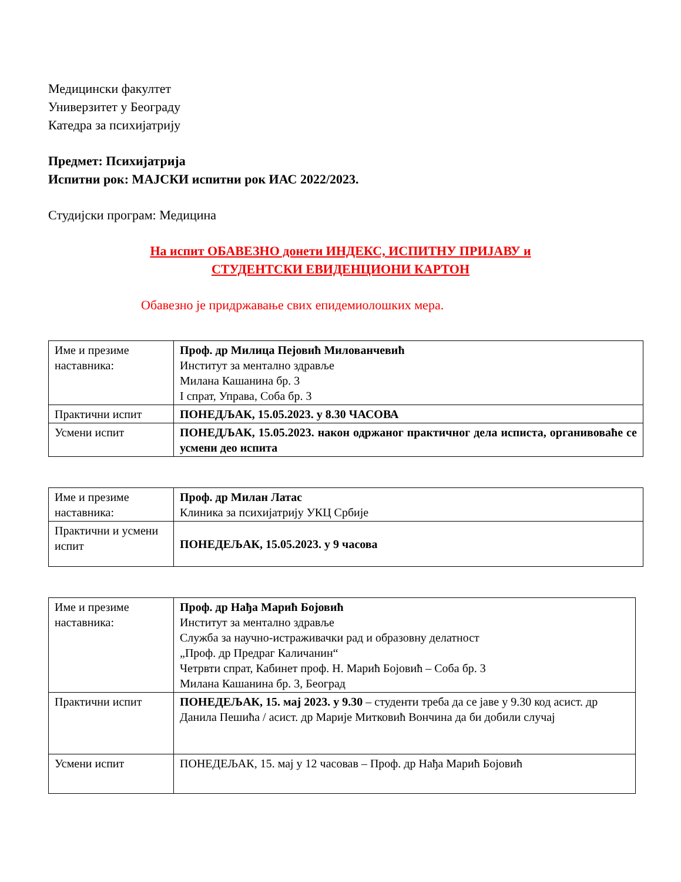Медицински факултет
Универзитет у Београду
Катедра за психијатрију
Предмет: Психијатрија
Испитни рок: МАЈСКИ испитни рок ИАС 2022/2023.
Студијски програм: Медицина
На испит ОБАВЕЗНО донети ИНДЕКС, ИСПИТНУ ПРИЈАВУ и
СТУДЕНТСКИ ЕВИДЕНЦИОНИ КАРТОН
Обавезно је придржавање свих епидемиолошких мера.
| Име и презиме наставника: | Проф. др Милица Пејовић Милованчевић Институт за ментално здравље Милана Кашанина бр. 3 I спрат, Управа, Соба бр. 3 |
| Практични испит | ПОНЕДЉАК, 15.05.2023. у 8.30 ЧАСОВА |
| Усмени испит | ПОНЕДЉАК, 15.05.2023. након одржаног практичног дела исписта, органивоваће се усмени део испита |
| Име и презиме наставника: | Проф. др Милан Латас Клиника за психијатрију УКЦ Србије |
| Практични и усмени испит | ПОНЕДЕЉАК, 15.05.2023. у 9 часова |
| Име и презиме наставника: | Проф. др Нађа Марић Бојовић Институт за ментално здравље Служба за научно-истраживачки рад и образовну делатност „Проф. др Предраг Каличанин“ Четрвти спрат, Кабинет проф. Н. Марић Бојовић – Соба бр. 3 Милана Кашанина бр. 3, Београд |
| Практични испит | ПОНЕДЕЉАК, 15. мај 2023. у 9.30 – студенти треба да се јаве у 9.30 код асист. др Данила Пешића / асист. др Марије Митковић Вончина да би добили случај |
| Усмени испит | ПОНЕДЕЉАК, 15. мај у 12 часовав – Проф. др Нађа Марић Бојовић |